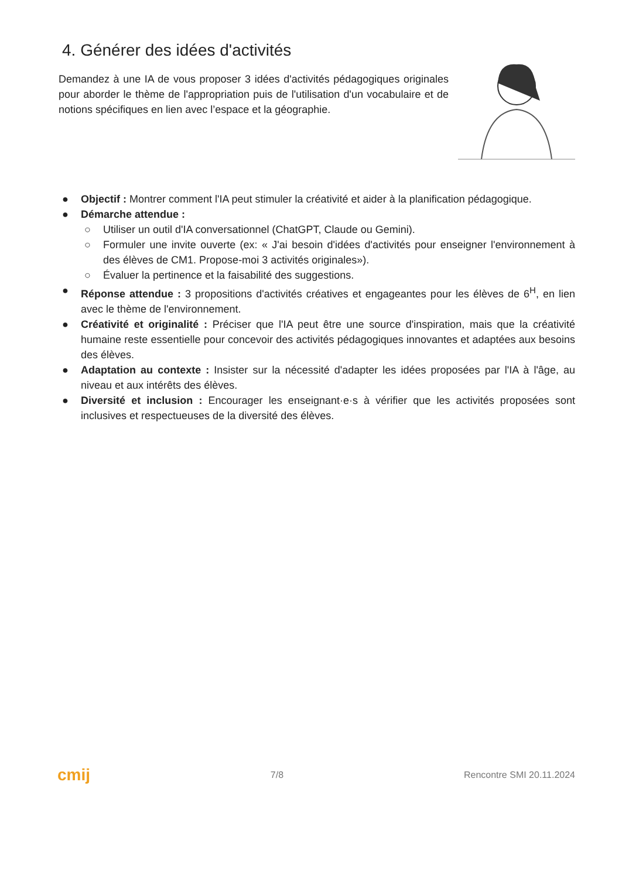4. Générer des idées d'activités
Demandez à une IA de vous proposer 3 idées d'activités pédagogiques originales pour aborder le thème de l'appropriation puis de l'utilisation d'un vocabulaire et de notions spécifiques en lien avec l’espace et la géographie.
● Objectif : Montrer comment l'IA peut stimuler la créativité et aider à la planification pédagogique.
● Démarche attendue :
○ Utiliser un outil d'IA conversationnel (ChatGPT, Claude ou Gemini).
○ Formuler une invite ouverte (ex: « J'ai besoin d'idées d'activités pour enseigner l'environnement à des élèves de CM1. Propose-moi 3 activités originales»).
○ Évaluer la pertinence et la faisabilité des suggestions.
● Réponse attendue : 3 propositions d'activités créatives et engageantes pour les élèves de 6<sup>H</sup>, en lien avec le thème de l'environnement.
● Créativité et originalité : Préciser que l'IA peut être une source d'inspiration, mais que la créativité humaine reste essentielle pour concevoir des activités pédagogiques innovantes et adaptées aux besoins des élèves.
● Adaptation au contexte : Insister sur la nécessité d'adapter les idées proposées par l'IA à l'âge, au niveau et aux intérêts des élèves.
● Diversité et inclusion : Encourager les enseignant·e·s à vérifier que les activités proposées sont inclusives et respectueuses de la diversité des élèves.
cmij 7/8 Rencontre SMI 20.11.2024